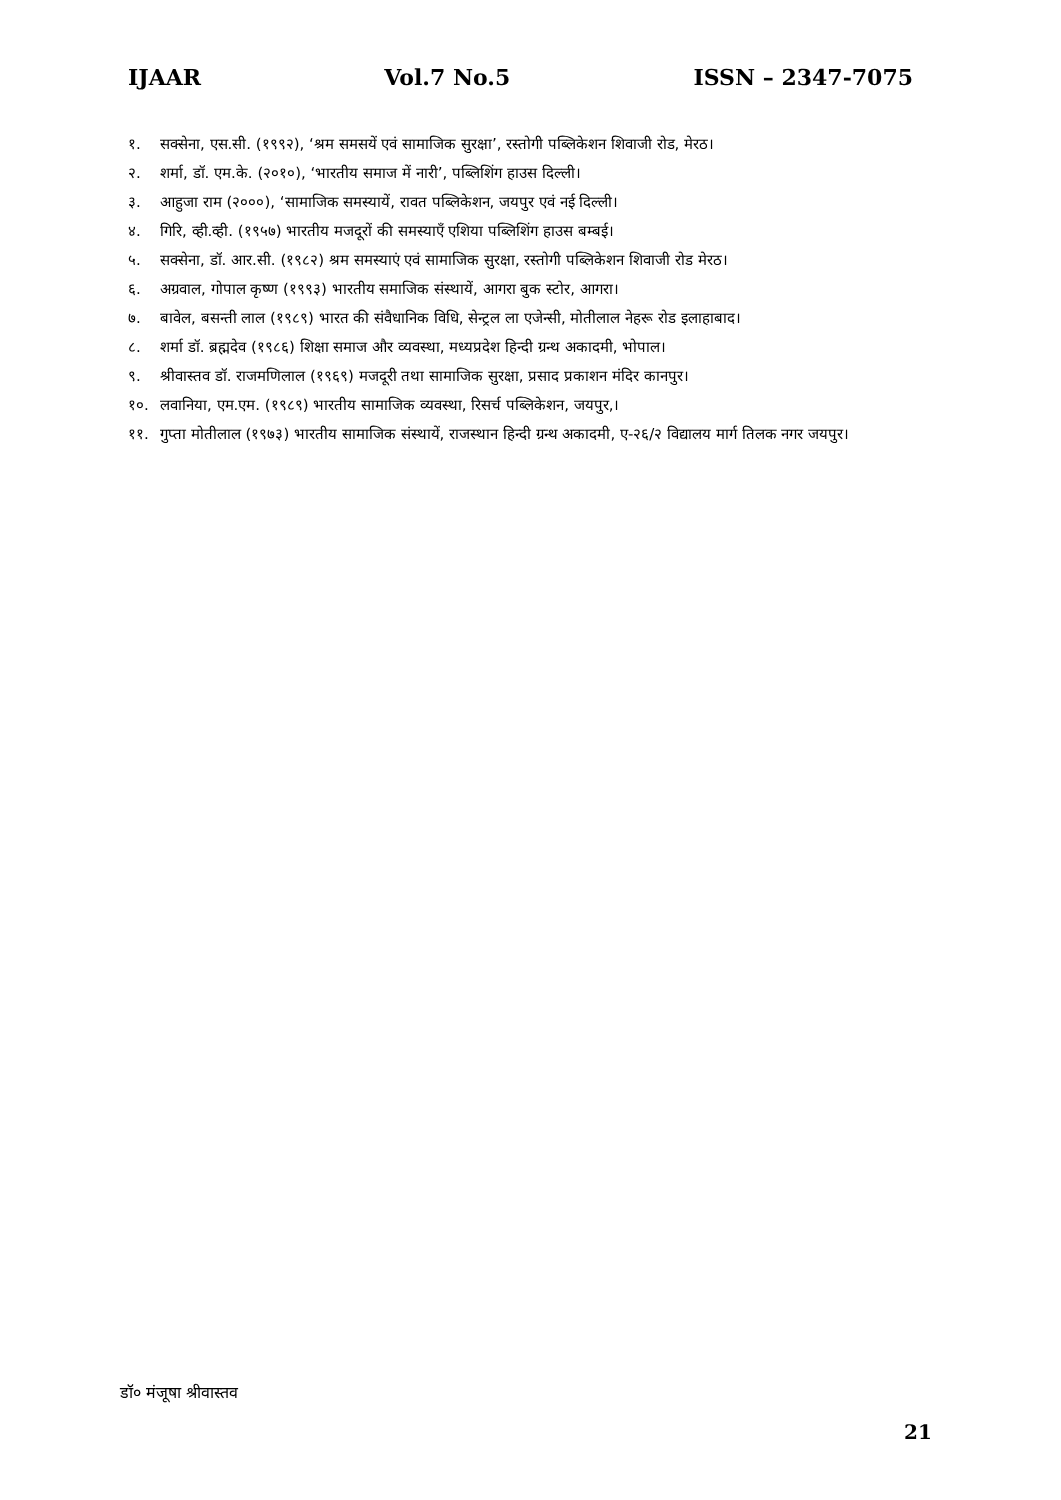IJAAR Vol.7 No.5 ISSN – 2347-7075
१. सक्सेना, एस.सी. (१९९२), ‘श्रम समसयें एवं सामाजिक सुरक्षा’, रस्तोगी पब्लिकेशन शिवाजी रोड, मेरठ।
२. शर्मा, डॉ. एम.के. (२०१०), ‘भारतीय समाज में नारी’, पब्लिशिंग हाउस दिल्ली।
३. आहुजा राम (२०००), ‘सामाजिक समस्यायें, रावत पब्लिकेशन, जयपुर एवं नई दिल्ली।
४. गिरि, व्ही.व्ही. (१९५७) भारतीय मजदूरों की समस्याएँ एशिया पब्लिशिंग हाउस बम्बई।
५. सक्सेना, डॉ. आर.सी. (१९८२) श्रम समस्याएं एवं सामाजिक सुरक्षा, रस्तोगी पब्लिकेशन शिवाजी रोड मेरठ।
६. अग्रवाल, गोपाल कृष्ण (१९९३) भारतीय समाजिक संस्थायें, आगरा बुक स्टोर, आगरा।
७. बावेल, बसन्ती लाल (१९८९) भारत की संवैधानिक विधि, सेन्ट्रल ला एजेन्सी, मोतीलाल नेहरू रोड इलाहाबाद।
८. शर्मा डॉ. ब्रह्मदेव (१९८६) शिक्षा समाज और व्यवस्था, मध्यप्रदेश हिन्दी ग्रन्थ अकादमी, भोपाल।
९. श्रीवास्तव डॉ. राजमणिलाल (१९६९) मजदूरी तथा सामाजिक सुरक्षा, प्रसाद प्रकाशन मंदिर कानपुर।
१०. लवानिया, एम.एम. (१९८९) भारतीय सामाजिक व्यवस्था, रिसर्च पब्लिकेशन, जयपुर,।
११. गुप्ता मोतीलाल (१९७३) भारतीय सामाजिक संस्थायें, राजस्थान हिन्दी ग्रन्थ अकादमी, ए-२६/२ विद्यालय मार्ग तिलक नगर जयपुर।
डॉ० मंजूषा श्रीवास्तव
21